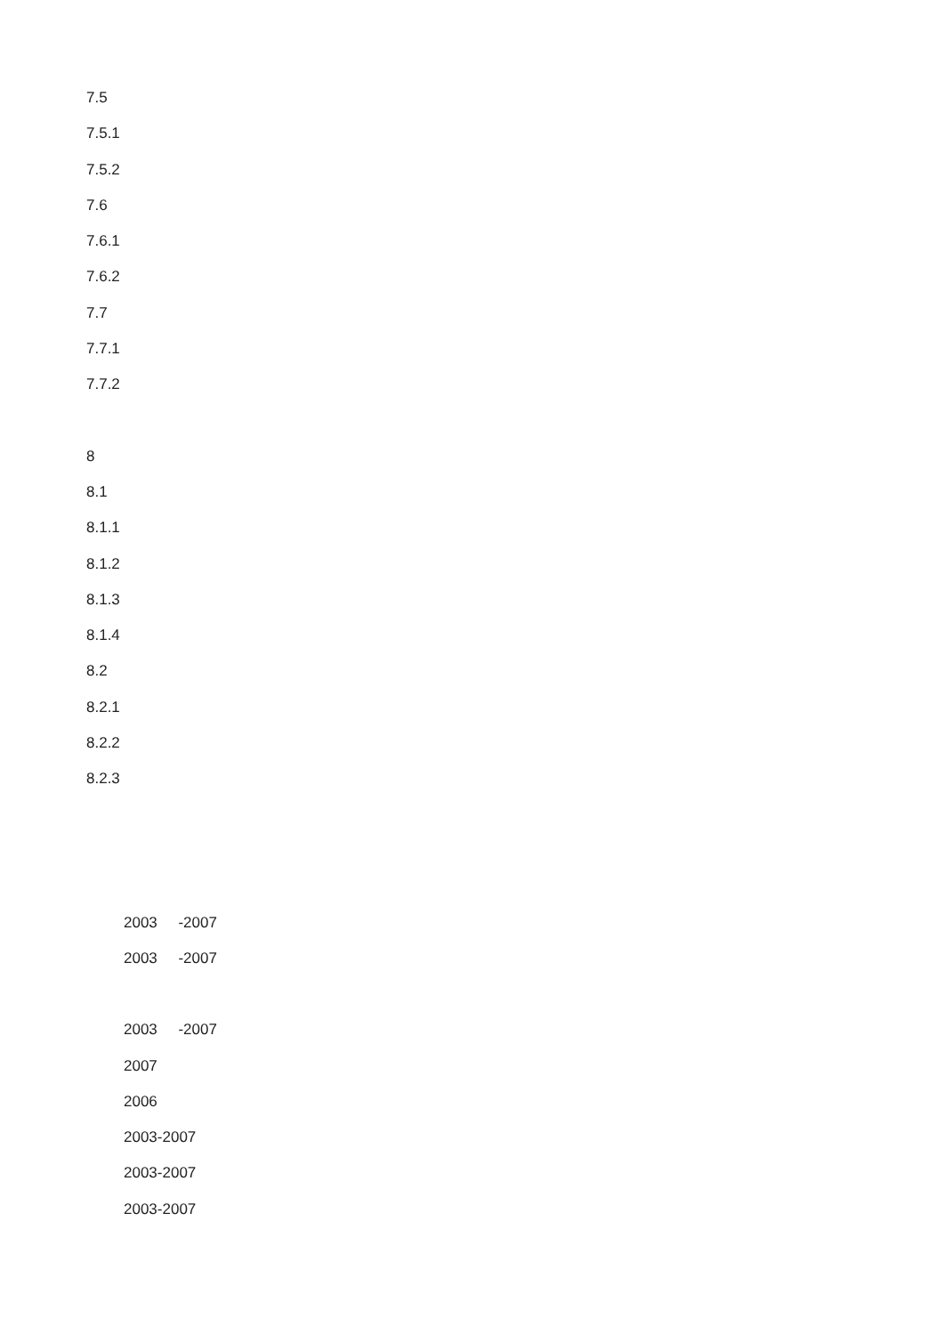7.5
7.5.1
7.5.2
7.6
7.6.1
7.6.2
7.7
7.7.1
7.7.2
8
8.1
8.1.1
8.1.2
8.1.3
8.1.4
8.2
8.2.1
8.2.2
8.2.3
2003 -2007
2003 -2007
2003 -2007
2007
2006
2003-2007
2003-2007
2003-2007